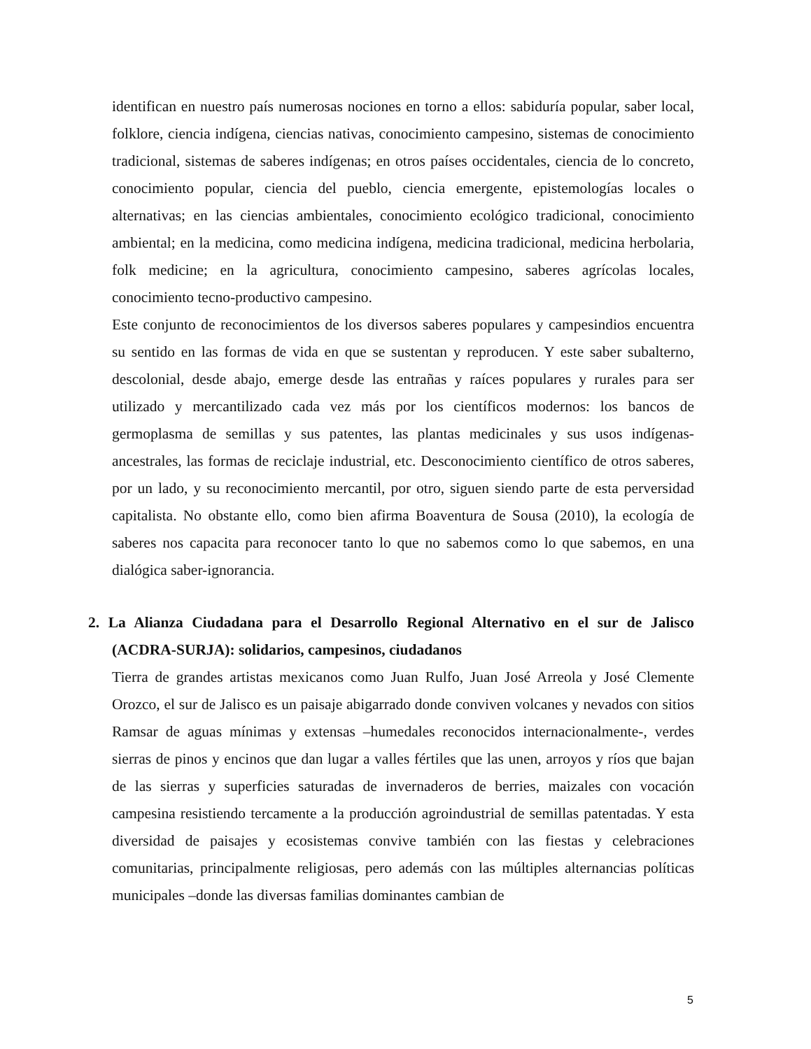identifican en nuestro país numerosas nociones en torno a ellos: sabiduría popular, saber local, folklore, ciencia indígena, ciencias nativas, conocimiento campesino, sistemas de conocimiento tradicional, sistemas de saberes indígenas; en otros países occidentales, ciencia de lo concreto, conocimiento popular, ciencia del pueblo, ciencia emergente, epistemologías locales o alternativas; en las ciencias ambientales, conocimiento ecológico tradicional, conocimiento ambiental; en la medicina, como medicina indígena, medicina tradicional, medicina herbolaria, folk medicine; en la agricultura, conocimiento campesino, saberes agrícolas locales, conocimiento tecno-productivo campesino.
Este conjunto de reconocimientos de los diversos saberes populares y campesindios encuentra su sentido en las formas de vida en que se sustentan y reproducen. Y este saber subalterno, descolonial, desde abajo, emerge desde las entrañas y raíces populares y rurales para ser utilizado y mercantilizado cada vez más por los científicos modernos: los bancos de germoplasma de semillas y sus patentes, las plantas medicinales y sus usos indígenas-ancestrales, las formas de reciclaje industrial, etc. Desconocimiento científico de otros saberes, por un lado, y su reconocimiento mercantil, por otro, siguen siendo parte de esta perversidad capitalista. No obstante ello, como bien afirma Boaventura de Sousa (2010), la ecología de saberes nos capacita para reconocer tanto lo que no sabemos como lo que sabemos, en una dialógica saber-ignorancia.
2. La Alianza Ciudadana para el Desarrollo Regional Alternativo en el sur de Jalisco (ACDRA-SURJA): solidarios, campesinos, ciudadanos
Tierra de grandes artistas mexicanos como Juan Rulfo, Juan José Arreola y José Clemente Orozco, el sur de Jalisco es un paisaje abigarrado donde conviven volcanes y nevados con sitios Ramsar de aguas mínimas y extensas –humedales reconocidos internacionalmente-, verdes sierras de pinos y encinos que dan lugar a valles fértiles que las unen, arroyos y ríos que bajan de las sierras y superficies saturadas de invernaderos de berries, maizales con vocación campesina resistiendo tercamente a la producción agroindustrial de semillas patentadas. Y esta diversidad de paisajes y ecosistemas convive también con las fiestas y celebraciones comunitarias, principalmente religiosas, pero además con las múltiples alternancias políticas municipales –donde las diversas familias dominantes cambian de
5